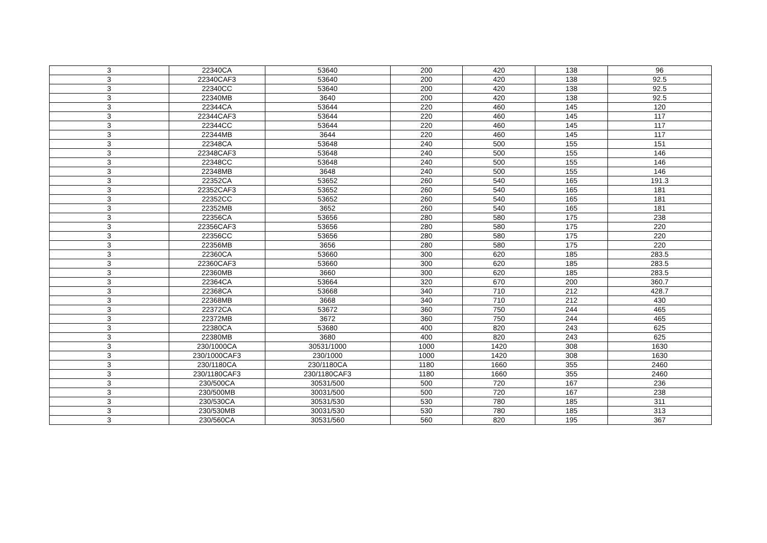| 3 | 22340CA | 53640 | 200 | 420 | 138 | 96 |
| 3 | 22340CAF3 | 53640 | 200 | 420 | 138 | 92.5 |
| 3 | 22340CC | 53640 | 200 | 420 | 138 | 92.5 |
| 3 | 22340MB | 3640 | 200 | 420 | 138 | 92.5 |
| 3 | 22344CA | 53644 | 220 | 460 | 145 | 120 |
| 3 | 22344CAF3 | 53644 | 220 | 460 | 145 | 117 |
| 3 | 22344CC | 53644 | 220 | 460 | 145 | 117 |
| 3 | 22344MB | 3644 | 220 | 460 | 145 | 117 |
| 3 | 22348CA | 53648 | 240 | 500 | 155 | 151 |
| 3 | 22348CAF3 | 53648 | 240 | 500 | 155 | 146 |
| 3 | 22348CC | 53648 | 240 | 500 | 155 | 146 |
| 3 | 22348MB | 3648 | 240 | 500 | 155 | 146 |
| 3 | 22352CA | 53652 | 260 | 540 | 165 | 191.3 |
| 3 | 22352CAF3 | 53652 | 260 | 540 | 165 | 181 |
| 3 | 22352CC | 53652 | 260 | 540 | 165 | 181 |
| 3 | 22352MB | 3652 | 260 | 540 | 165 | 181 |
| 3 | 22356CA | 53656 | 280 | 580 | 175 | 238 |
| 3 | 22356CAF3 | 53656 | 280 | 580 | 175 | 220 |
| 3 | 22356CC | 53656 | 280 | 580 | 175 | 220 |
| 3 | 22356MB | 3656 | 280 | 580 | 175 | 220 |
| 3 | 22360CA | 53660 | 300 | 620 | 185 | 283.5 |
| 3 | 22360CAF3 | 53660 | 300 | 620 | 185 | 283.5 |
| 3 | 22360MB | 3660 | 300 | 620 | 185 | 283.5 |
| 3 | 22364CA | 53664 | 320 | 670 | 200 | 360.7 |
| 3 | 22368CA | 53668 | 340 | 710 | 212 | 428.7 |
| 3 | 22368MB | 3668 | 340 | 710 | 212 | 430 |
| 3 | 22372CA | 53672 | 360 | 750 | 244 | 465 |
| 3 | 22372MB | 3672 | 360 | 750 | 244 | 465 |
| 3 | 22380CA | 53680 | 400 | 820 | 243 | 625 |
| 3 | 22380MB | 3680 | 400 | 820 | 243 | 625 |
| 3 | 230/1000CA | 30531/1000 | 1000 | 1420 | 308 | 1630 |
| 3 | 230/1000CAF3 | 230/1000 | 1000 | 1420 | 308 | 1630 |
| 3 | 230/1180CA | 230/1180CA | 1180 | 1660 | 355 | 2460 |
| 3 | 230/1180CAF3 | 230/1180CAF3 | 1180 | 1660 | 355 | 2460 |
| 3 | 230/500CA | 30531/500 | 500 | 720 | 167 | 236 |
| 3 | 230/500MB | 30031/500 | 500 | 720 | 167 | 238 |
| 3 | 230/530CA | 30531/530 | 530 | 780 | 185 | 311 |
| 3 | 230/530MB | 30031/530 | 530 | 780 | 185 | 313 |
| 3 | 230/560CA | 30531/560 | 560 | 820 | 195 | 367 |